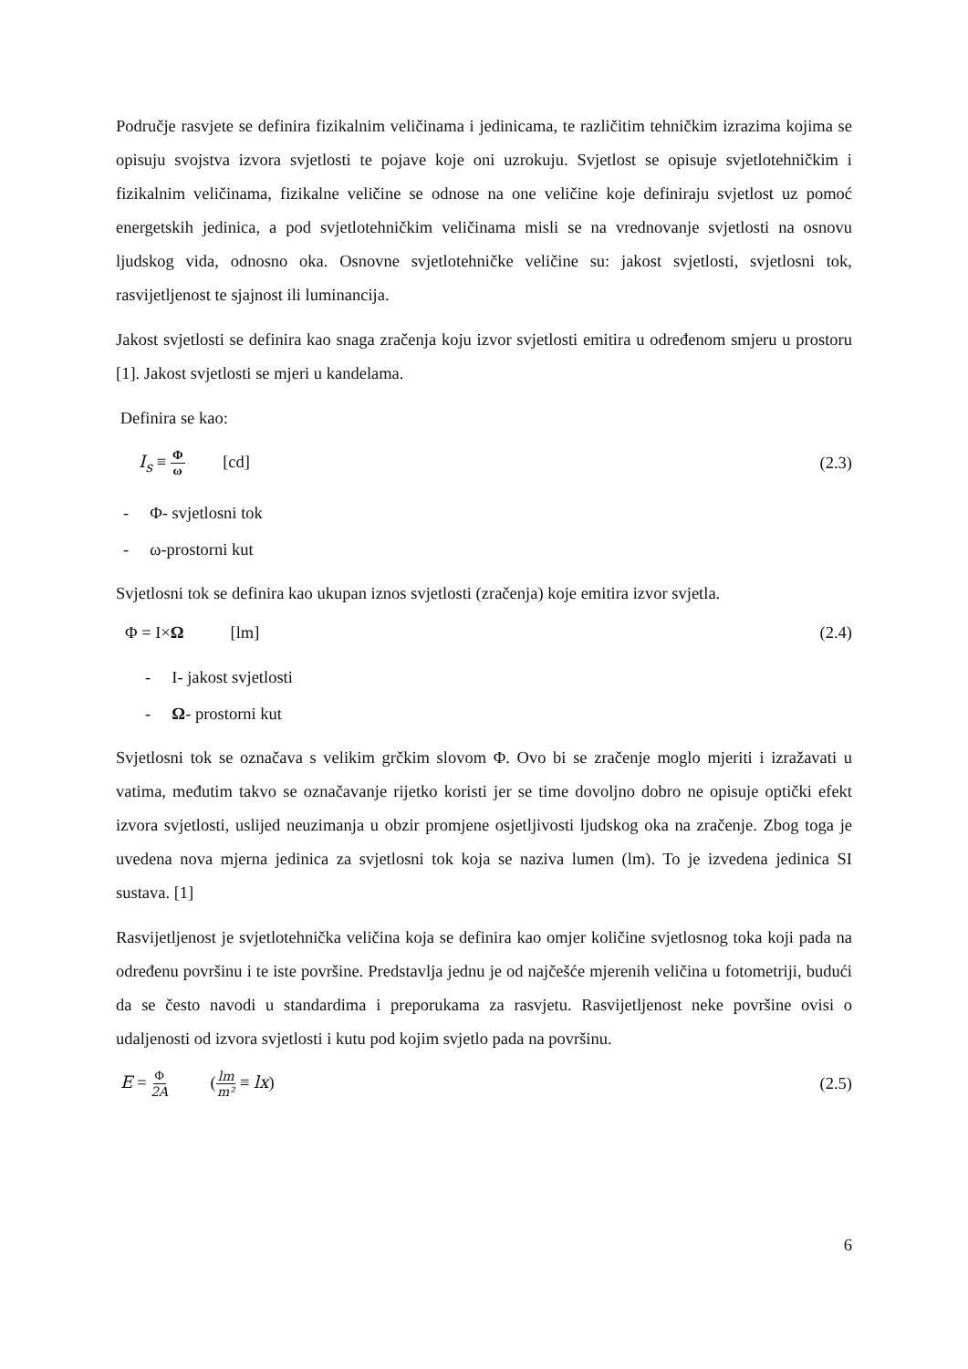Područje rasvjete se definira fizikalnim veličinama i jedinicama, te različitim tehničkim izrazima kojima se opisuju svojstva izvora svjetlosti te pojave koje oni uzrokuju. Svjetlost se opisuje svjetlotehničkim i fizikalnim veličinama, fizikalne veličine se odnose na one veličine koje definiraju svjetlost uz pomoć energetskih jedinica, a pod svjetlotehničkim veličinama misli se na vrednovanje svjetlosti na osnovu ljudskog vida, odnosno oka. Osnovne svjetlotehničke veličine su: jakost svjetlosti, svjetlosni tok, rasvijetljenost te sjajnost ili luminancija.
Jakost svjetlosti se definira kao snaga zračenja koju izvor svjetlosti emitira u određenom smjeru u prostoru [1]. Jakost svjetlosti se mjeri u kandelama.
Definira se kao:
I<sub>s</sub> ≡ Φ ω [cd] (2.3)
- Φ- svjetlosni tok
- ω-prostorni kut
Svjetlosni tok se definira kao ukupan iznos svjetlosti (zračenja) koje emitira izvor svjetla.
Φ = I×Ω [lm] (2.4)
- I- jakost svjetlosti
- Ω- prostorni kut
Svjetlosni tok se označava s velikim grčkim slovom Φ. Ovo bi se zračenje moglo mjeriti i izražavati u vatima, međutim takvo se označavanje rijetko koristi jer se time dovoljno dobro ne opisuje optički efekt izvora svjetlosti, uslijed neuzimanja u obzir promjene osjetljivosti ljudskog oka na zračenje. Zbog toga je uvedena nova mjerna jedinica za svjetlosni tok koja se naziva lumen (lm). To je izvedena jedinica SI sustava. [1]
Rasvijetljenost je svjetlotehnička veličina koja se definira kao omjer količine svjetlosnog toka koji pada na određenu površinu i te iste površine. Predstavlja jednu je od najčešće mjerenih veličina u fotometriji, budući da se često navodi u standardima i preporukama za rasvjetu. Rasvijetljenost neke površine ovisi o udaljenosti od izvora svjetlosti i kutu pod kojim svjetlo pada na površinu.
E = Φ 2A (lm m² ≡ lx) (2.5)
6